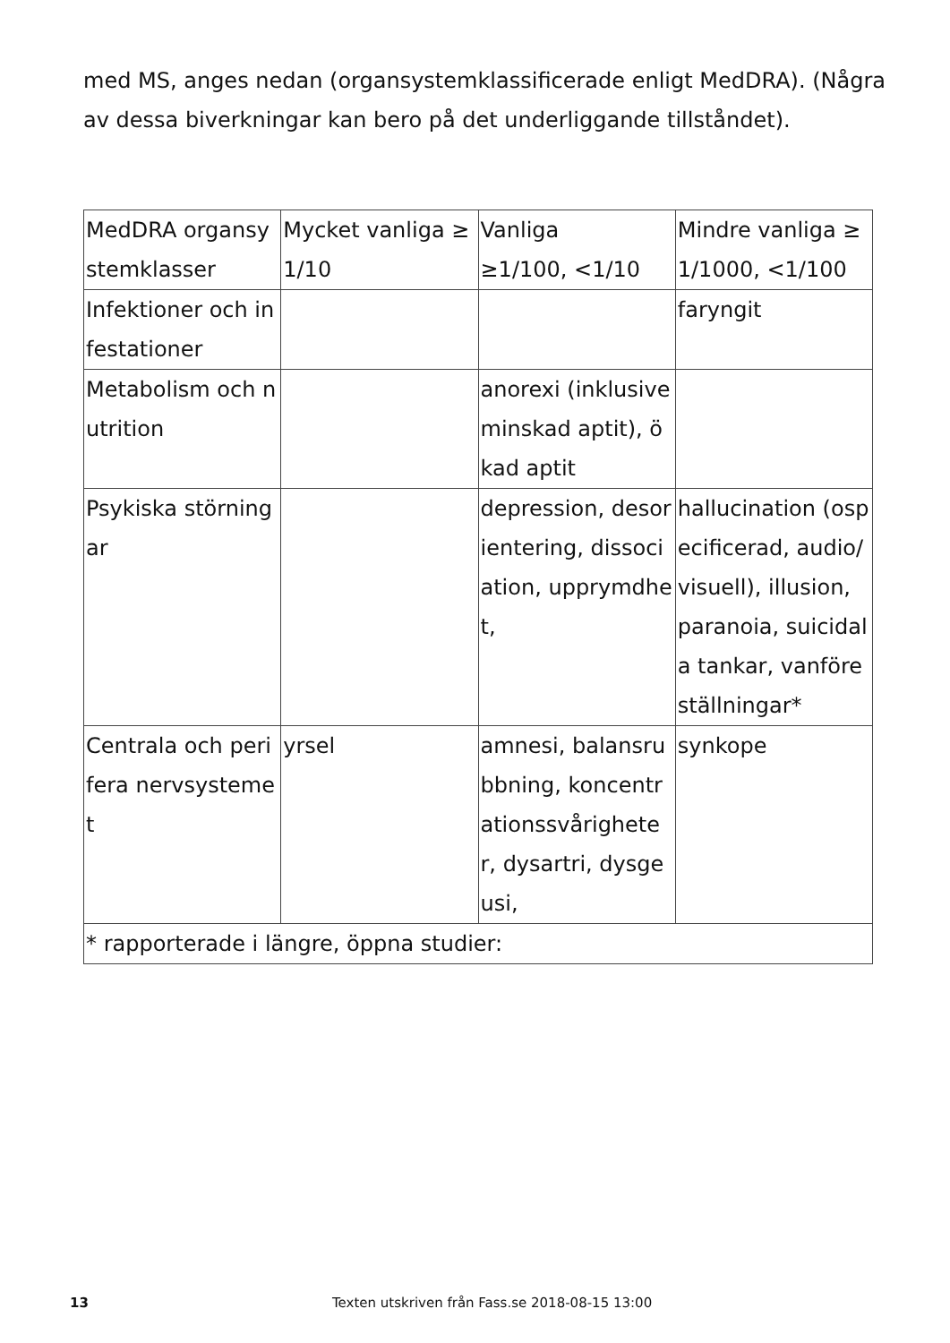med MS, anges nedan (organsystemklassificerade enligt MedDRA). (Några av dessa biverkningar kan bero på det underliggande tillståndet).
| MedDRA organsystemklasser | Mycket vanliga ≥1/10 | Vanliga ≥1/100, <1/10 | Mindre vanliga ≥1/1000, <1/100 |
| --- | --- | --- | --- |
| Infektioner och infestationer | | | faryngit |
| Metabolism och nutrition | | anorexi (inklusive minskad aptit), ökad aptit | |
| Psykiska störningar | | depression, desorientering, dissociation, upprymdhet, | hallucination (ospecificerad, audio/visuell), illusion, paranoia, suicidala tankar, vanföreställningar* |
| Centrala och perifera nervsystemet | yrsel | amnesi, balansrubbning, koncentrationssvårigheter, dysartri, dysgeusi, | synkope |
| * rapporterade i längre, öppna studier: | | | |
13 Texten utskriven från Fass.se 2018-08-15 13:00